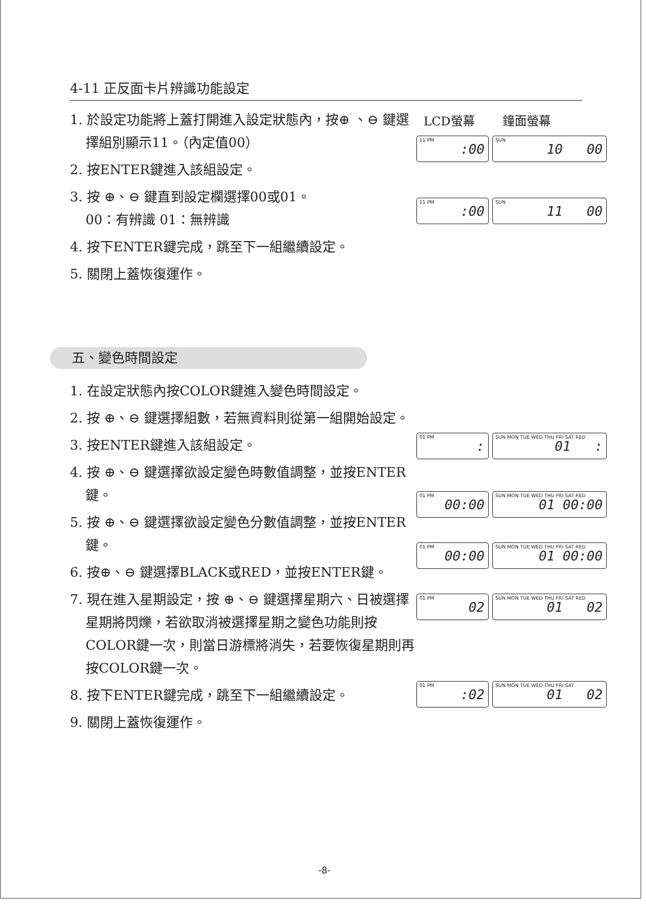4-11 正反面卡片辨識功能設定
LCD螢幕 鐘面螢幕
1. 於設定功能將上蓋打開進入設定狀態內，按⊕ 、⊖ 鍵選擇組別顯示11。（內定值00）
2. 按ENTER鍵進入該組設定。
3. 按 ⊕、⊖ 鍵直到設定欄選擇00或01。
00：有辨識 01：無辨識
4. 按下ENTER鍵完成，跳至下一組繼續設定。
5. 關閉上蓋恢復運作。
11 PM:00
SUN 10 00
11 PM:00
SUN 11 00
五、變色時間設定
1. 在設定狀態內按COLOR鍵進入變色時間設定。
2. 按 ⊕、⊖ 鍵選擇組數，若無資料則從第一組開始設定。
3. 按ENTER鍵進入該組設定。
4. 按 ⊕、⊖ 鍵選擇欲設定變色時數值調整，並按ENTER鍵。
5. 按 ⊕、⊖ 鍵選擇欲設定變色分數值調整，並按ENTER鍵。
6. 按⊕、⊖ 鍵選擇BLACK或RED，並按ENTER鍵。
7. 現在進入星期設定，按 ⊕、⊖ 鍵選擇星期六、日被選擇星期將閃爍，若欲取消被選擇星期之變色功能則按COLOR鍵一次，則當日游標將消失，若要恢復星期則再按COLOR鍵一次。
8. 按下ENTER鍵完成，跳至下一組繼續設定。
9. 關閉上蓋恢復運作。
01 PM:
SUN MON TUE WED THU FRI SAT RED 01 :
01 PM 00:00
SUN MON TUE WED THU FRI SAT RED 01 00:00
01 PM 00:00
SUN MON TUE WED THU FRI SAT RED 01 00:00
01 PM 02
SUN MON TUE WED THU FRI SAT RED 01 02
01 PM:02
SUN MON TUE WED THU FRI SAT 01 02
-8-